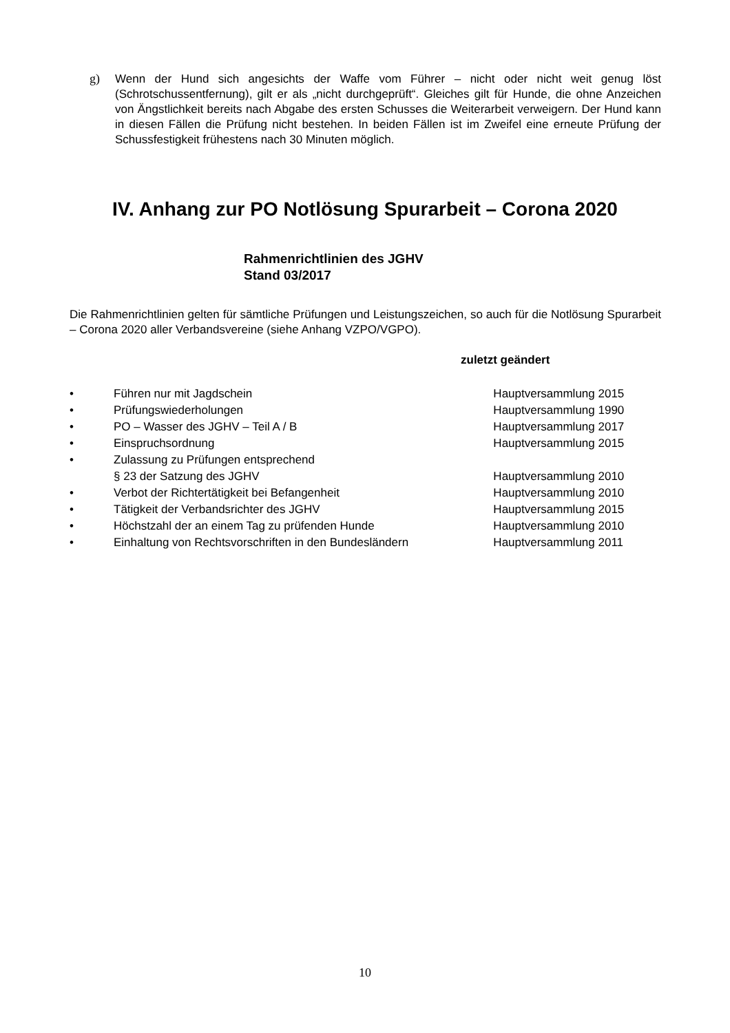g)
Wenn der Hund sich angesichts der Waffe vom Führer – nicht oder nicht weit genug löst (Schrotschussentfernung), gilt er als „nicht durchgeprüft“. Gleiches gilt für Hunde, die ohne Anzeichen von Ängstlichkeit bereits nach Abgabe des ersten Schusses die Weiterarbeit verweigern. Der Hund kann in diesen Fällen die Prüfung nicht bestehen. In beiden Fällen ist im Zweifel eine erneute Prüfung der Schussfestigkeit frühestens nach 30 Minuten möglich.
IV. Anhang zur PO Notlösung Spurarbeit – Corona 2020
Rahmenrichtlinien des JGHV
Stand 03/2017
Die Rahmenrichtlinien gelten für sämtliche Prüfungen und Leistungszeichen, so auch für die Notlösung Spurarbeit – Corona 2020 aller Verbandsvereine (siehe Anhang VZPO/VGPO).
zuletzt geändert
| • | Führen nur mit Jagdschein | Hauptversammlung 2015 |
| • | Prüfungswiederholungen | Hauptversammlung 1990 |
| • | PO – Wasser des JGHV – Teil A / B | Hauptversammlung 2017 |
| • | Einspruchsordnung | Hauptversammlung 2015 |
| • | Zulassung zu Prüfungen entsprechend § 23 der Satzung des JGHV | Hauptversammlung 2010 |
| • | Verbot der Richtertätigkeit bei Befangenheit | Hauptversammlung 2010 |
| • | Tätigkeit der Verbandsrichter des JGHV | Hauptversammlung 2015 |
| • | Höchstzahl der an einem Tag zu prüfenden Hunde | Hauptversammlung 2010 |
| • | Einhaltung von Rechtsvorschriften in den Bundesländern | Hauptversammlung 2011 |
10